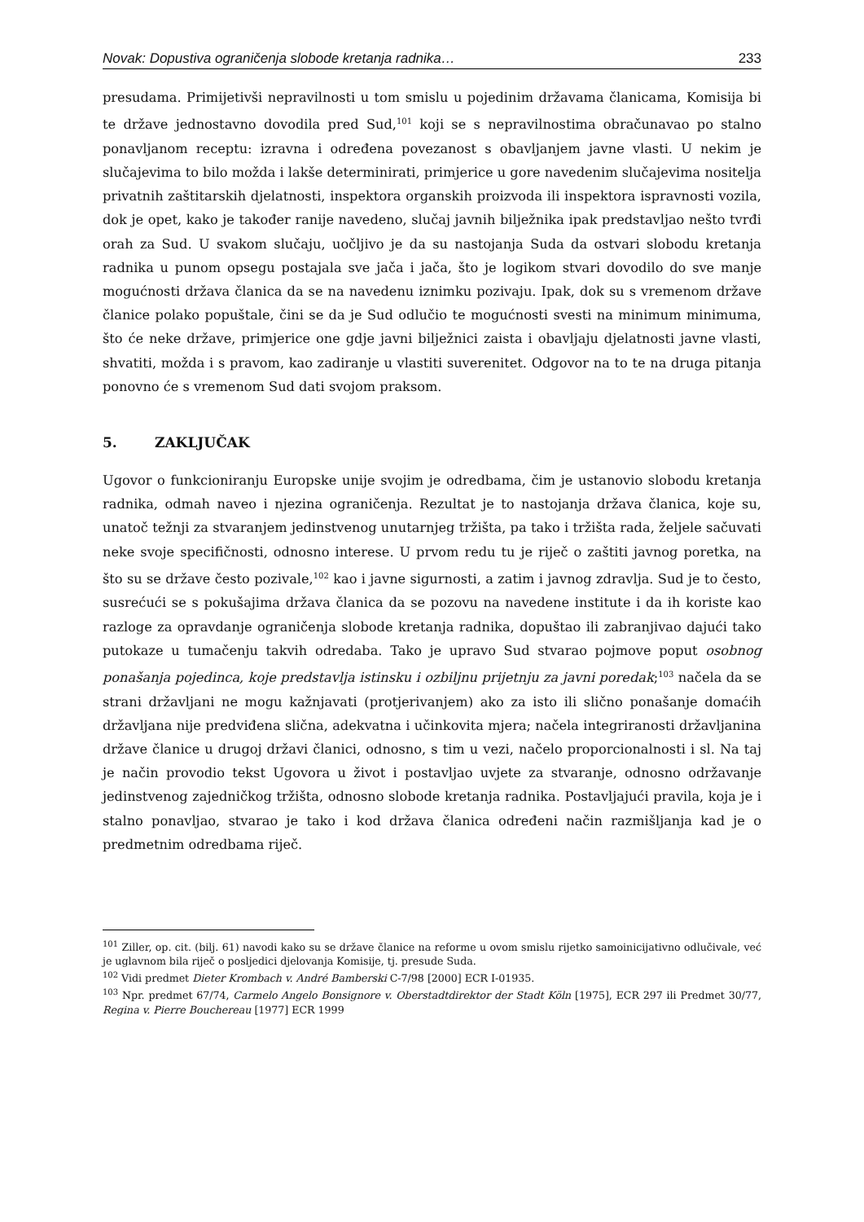Novak: Dopustiva ograničenja slobode kretanja radnika… 233
presudama. Primijetivši nepravilnosti u tom smislu u pojedinim državama članicama, Komisija bi te države jednostavno dovodila pred Sud,<sup>101</sup> koji se s nepravilnostima obračunavao po stalno ponavljanom receptu: izravna i određena povezanost s obavljanjem javne vlasti. U nekim je slučajevima to bilo možda i lakše determinirati, primjerice u gore navedenim slučajevima nositelja privatnih zaštitarskih djelatnosti, inspektora organskih proizvoda ili inspektora ispravnosti vozila, dok je opet, kako je također ranije navedeno, slučaj javnih bilježnika ipak predstavljao nešto tvrđi orah za Sud. U svakom slučaju, uočljivo je da su nastojanja Suda da ostvari slobodu kretanja radnika u punom opsegu postajala sve jača i jača, što je logikom stvari dovodilo do sve manje mogućnosti država članica da se na navedenu iznimku pozivaju. Ipak, dok su s vremenom države članice polako popuštale, čini se da je Sud odlučio te mogućnosti svesti na minimum minimuma, što će neke države, primjerice one gdje javni bilježnici zaista i obavljaju djelatnosti javne vlasti, shvatiti, možda i s pravom, kao zadiranje u vlastiti suverenitet. Odgovor na to te na druga pitanja ponovno će s vremenom Sud dati svojom praksom.
5. ZAKLJUČAK
Ugovor o funkcioniranju Europske unije svojim je odredbama, čim je ustanovio slobodu kretanja radnika, odmah naveo i njezina ograničenja. Rezultat je to nastojanja država članica, koje su, unatoč težnji za stvaranjem jedinstvenog unutarnjeg tržišta, pa tako i tržišta rada, željele sačuvati neke svoje specifičnosti, odnosno interese. U prvom redu tu je riječ o zaštiti javnog poretka, na što su se države često pozivale,<sup>102</sup> kao i javne sigurnosti, a zatim i javnog zdravlja. Sud je to često, susrećući se s pokušajima država članica da se pozovu na navedene institute i da ih koriste kao razloge za opravdanje ograničenja slobode kretanja radnika, dopuštao ili zabranjivao dajući tako putokaze u tumačenju takvih odredaba. Tako je upravo Sud stvarao pojmove poput osobnog ponašanja pojedinca, koje predstavlja istinsku i ozbiljnu prijetnju za javni poredak;<sup>103</sup> načela da se strani državljani ne mogu kažnjavati (protjerivanjem) ako za isto ili slično ponašanje domaćih državljana nije predviđena slična, adekvatna i učinkovita mjera; načela integriranosti državljanina države članice u drugoj državi članici, odnosno, s tim u vezi, načelo proporcionalnosti i sl. Na taj je način provodio tekst Ugovora u život i postavljao uvjete za stvaranje, odnosno održavanje jedinstvenog zajedničkog tržišta, odnosno slobode kretanja radnika. Postavljajući pravila, koja je i stalno ponavljao, stvarao je tako i kod država članica određeni način razmišljanja kad je o predmetnim odredbama riječ.
<sup>101</sup> Ziller, op. cit. (bilj. 61) navodi kako su se države članice na reforme u ovom smislu rijetko samoinicijativno odlučivale, već je uglavnom bila riječ o posljedici djelovanja Komisije, tj. presude Suda.
<sup>102</sup> Vidi predmet Dieter Krombach v. André Bamberski C-7/98 [2000] ECR I-01935.
<sup>103</sup> Npr. predmet 67/74, Carmelo Angelo Bonsignore v. Oberstadtdirektor der Stadt Köln [1975], ECR 297 ili Predmet 30/77, Regina v. Pierre Bouchereau [1977] ECR 1999